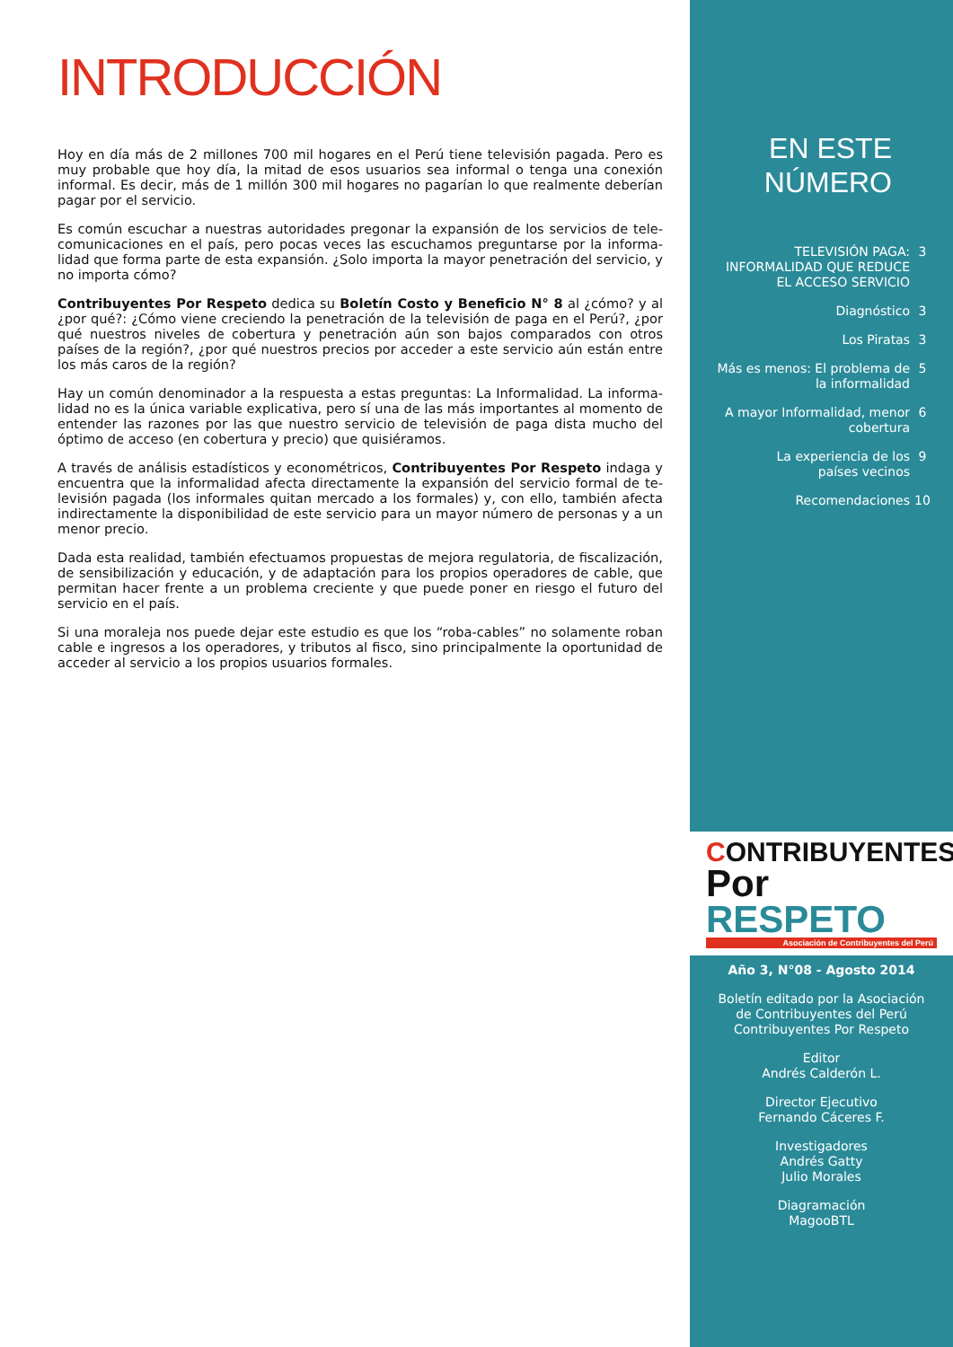INTRODUCCIÓN
Hoy en día más de 2 millones 700 mil hogares en el Perú tiene televisión pagada. Pero es muy probable que hoy día, la mitad de esos usuarios sea informal o tenga una conexión informal. Es decir, más de 1 millón 300 mil hogares no pagarían lo que realmente deberían pagar por el servicio.
Es común escuchar a nuestras autoridades pregonar la expansión de los servicios de tele-comunicaciones en el país, pero pocas veces las escuchamos preguntarse por la informa-lidad que forma parte de esta expansión. ¿Solo importa la mayor penetración del servicio, y no importa cómo?
Contribuyentes Por Respeto dedica su Boletín Costo y Beneficio N° 8 al ¿cómo? y al ¿por qué?: ¿Cómo viene creciendo la penetración de la televisión de paga en el Perú?, ¿por qué nuestros niveles de cobertura y penetración aún son bajos comparados con otros países de la región?, ¿por qué nuestros precios por acceder a este servicio aún están entre los más caros de la región?
Hay un común denominador a la respuesta a estas preguntas: La Informalidad. La informa-lidad no es la única variable explicativa, pero sí una de las más importantes al momento de entender las razones por las que nuestro servicio de televisión de paga dista mucho del óptimo de acceso (en cobertura y precio) que quisiéramos.
A través de análisis estadísticos y econométricos, Contribuyentes Por Respeto indaga y encuentra que la informalidad afecta directamente la expansión del servicio formal de te-levisión pagada (los informales quitan mercado a los formales) y, con ello, también afecta indirectamente la disponibilidad de este servicio para un mayor número de personas y a un menor precio.
Dada esta realidad, también efectuamos propuestas de mejora regulatoria, de fiscalización, de sensibilización y educación, y de adaptación para los propios operadores de cable, que permitan hacer frente a un problema creciente y que puede poner en riesgo el futuro del servicio en el país.
Si una moraleja nos puede dejar este estudio es que los “roba-cables” no solamente roban cable e ingresos a los operadores, y tributos al fisco, sino principalmente la oportunidad de acceder al servicio a los propios usuarios formales.
EN ESTE
NÚMERO
TELEVISIÓN PAGA:
INFORMALIDAD QUE REDUCE
EL ACCESO SERVICIO 3
Diagnóstico 3
Los Piratas 3
Más es menos: El problema de
la informalidad 5
A mayor Informalidad, menor
cobertura 6
La experiencia de los
países vecinos 9
Recomendaciones 10
CONTRIBUYENTES
Por RESPETO
Asociación de Contribuyentes del Perú
Año 3, N°08 - Agosto 2014
Boletín editado por la Asociación
de Contribuyentes del Perú
Contribuyentes Por Respeto
Editor
Andrés Calderón L.
Director Ejecutivo
Fernando Cáceres F.
Investigadores
Andrés Gatty
Julio Morales
Diagramación
MagooBTL